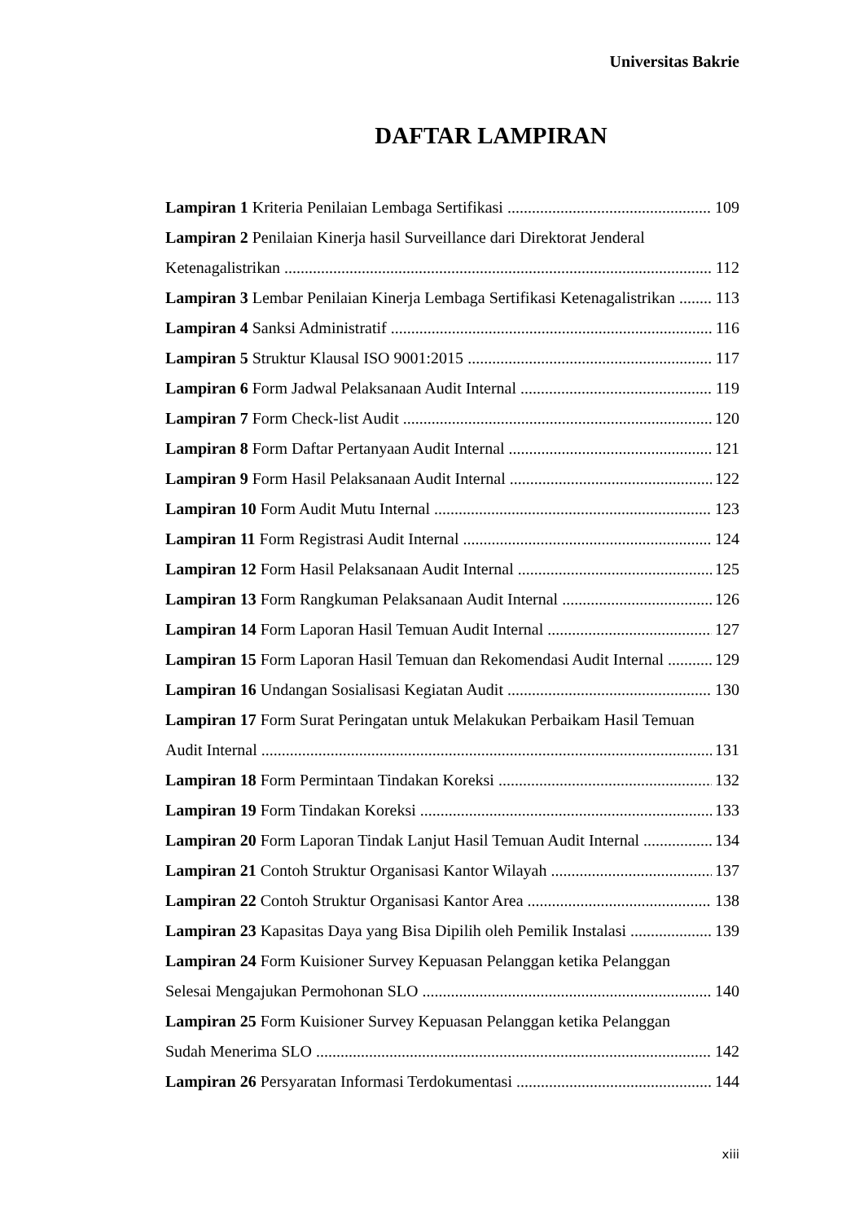Universitas Bakrie
DAFTAR LAMPIRAN
Lampiran 1 Kriteria Penilaian Lembaga Sertifikasi 109
Lampiran 2 Penilaian Kinerja hasil Surveillance dari Direktorat Jenderal
Ketenagalistrikan 112
Lampiran 3 Lembar Penilaian Kinerja Lembaga Sertifikasi Ketenagalistrikan 113
Lampiran 4 Sanksi Administratif 116
Lampiran 5 Struktur Klausal ISO 9001:2015 117
Lampiran 6 Form Jadwal Pelaksanaan Audit Internal 119
Lampiran 7 Form Check-list Audit 120
Lampiran 8 Form Daftar Pertanyaan Audit Internal 121
Lampiran 9 Form Hasil Pelaksanaan Audit Internal 122
Lampiran 10 Form Audit Mutu Internal 123
Lampiran 11 Form Registrasi Audit Internal 124
Lampiran 12 Form Hasil Pelaksanaan Audit Internal 125
Lampiran 13 Form Rangkuman Pelaksanaan Audit Internal 126
Lampiran 14 Form Laporan Hasil Temuan Audit Internal 127
Lampiran 15 Form Laporan Hasil Temuan dan Rekomendasi Audit Internal 129
Lampiran 16 Undangan Sosialisasi Kegiatan Audit 130
Lampiran 17 Form Surat Peringatan untuk Melakukan Perbaikam Hasil Temuan
Audit Internal 131
Lampiran 18 Form Permintaan Tindakan Koreksi 132
Lampiran 19 Form Tindakan Koreksi 133
Lampiran 20 Form Laporan Tindak Lanjut Hasil Temuan Audit Internal 134
Lampiran 21 Contoh Struktur Organisasi Kantor Wilayah 137
Lampiran 22 Contoh Struktur Organisasi Kantor Area 138
Lampiran 23 Kapasitas Daya yang Bisa Dipilih oleh Pemilik Instalasi 139
Lampiran 24 Form Kuisioner Survey Kepuasan Pelanggan ketika Pelanggan
Selesai Mengajukan Permohonan SLO 140
Lampiran 25 Form Kuisioner Survey Kepuasan Pelanggan ketika Pelanggan
Sudah Menerima SLO 142
Lampiran 26 Persyaratan Informasi Terdokumentasi 144
xiii